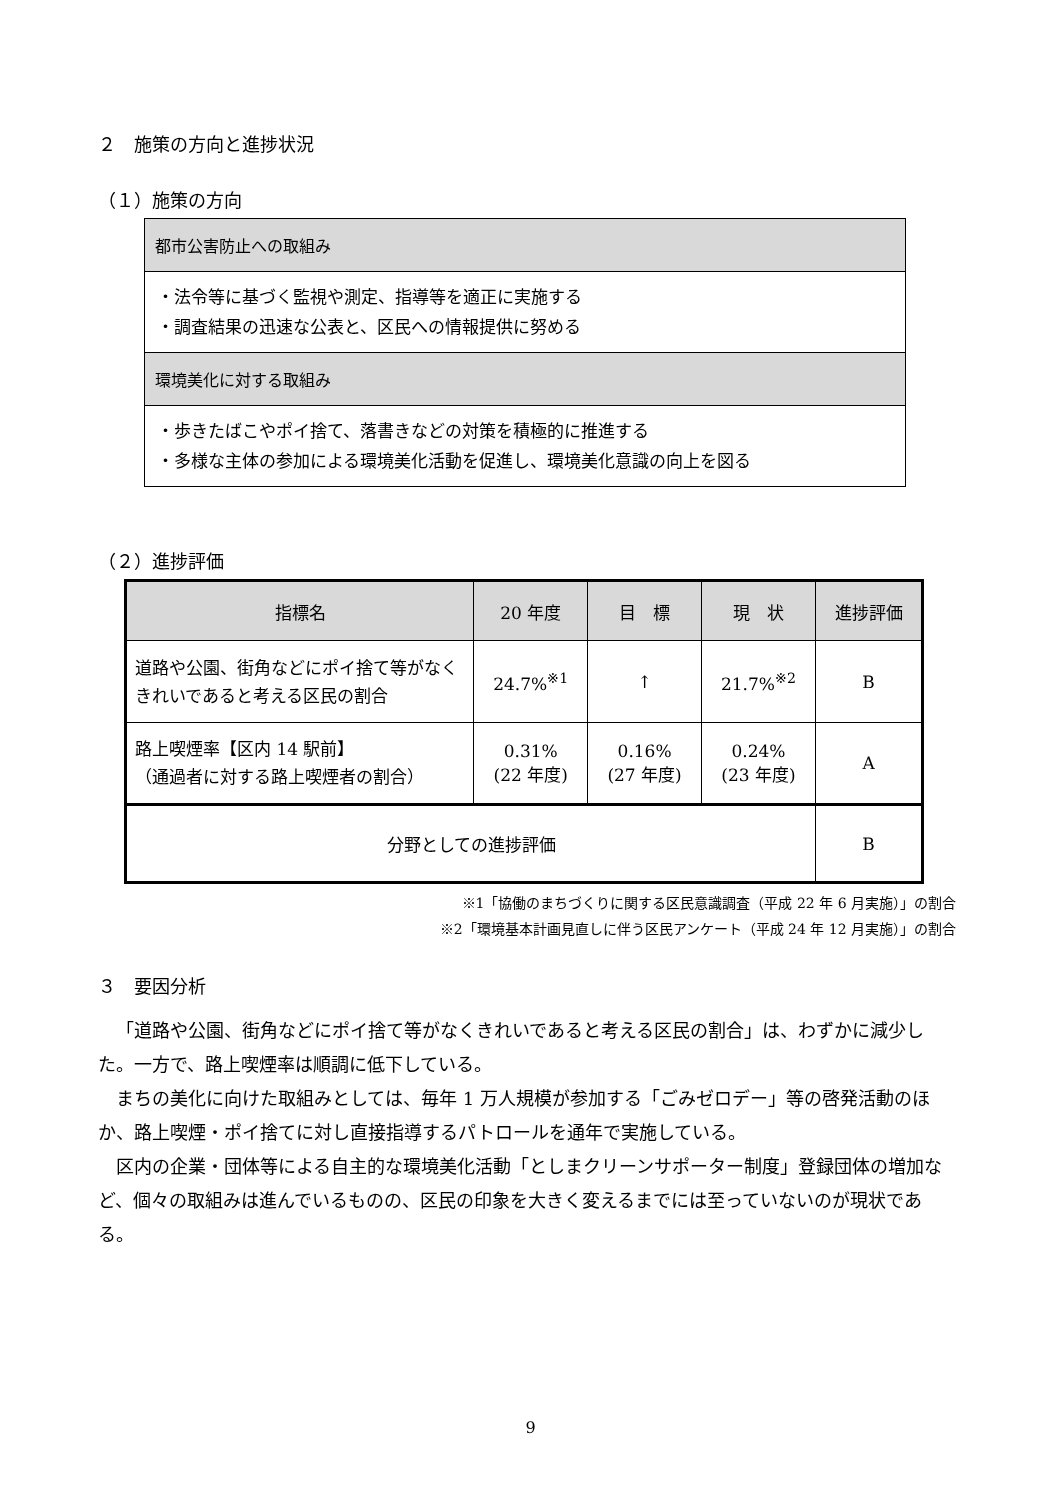２　施策の方向と進捗状況
（１）施策の方向
都市公害防止への取組み
・法令等に基づく監視や測定、指導等を適正に実施する
・調査結果の迅速な公表と、区民への情報提供に努める
環境美化に対する取組み
・歩きたばこやポイ捨て、落書きなどの対策を積極的に推進する
・多様な主体の参加による環境美化活動を促進し、環境美化意識の向上を図る
（２）進捗評価
| 指標名 | 20 年度 | 目 標 | 現 状 | 進捗評価 |
| --- | --- | --- | --- | --- |
| 道路や公園、街角などにポイ捨て等がなくきれいであると考える区民の割合 | 24.7%<sup>※1</sup> | ↑ | 21.7%<sup>※2</sup> | B |
| 路上喫煙率【区内 14 駅前】 （通過者に対する路上喫煙者の割合） | 0.31% (22 年度) | 0.16% (27 年度) | 0.24% (23 年度) | A |
| 分野としての進捗評価 | | | | B |
※1「協働のまちづくりに関する区民意識調査（平成 22 年 6 月実施）」の割合
※2「環境基本計画見直しに伴う区民アンケート（平成 24 年 12 月実施）」の割合
３　要因分析
「道路や公園、街角などにポイ捨て等がなくきれいであると考える区民の割合」は、わずかに減少した。一方で、路上喫煙率は順調に低下している。
まちの美化に向けた取組みとしては、毎年 1 万人規模が参加する「ごみゼロデー」等の啓発活動のほか、路上喫煙・ポイ捨てに対し直接指導するパトロールを通年で実施している。
区内の企業・団体等による自主的な環境美化活動「としまクリーンサポーター制度」登録団体の増加など、個々の取組みは進んでいるものの、区民の印象を大きく変えるまでには至っていないのが現状である。
9